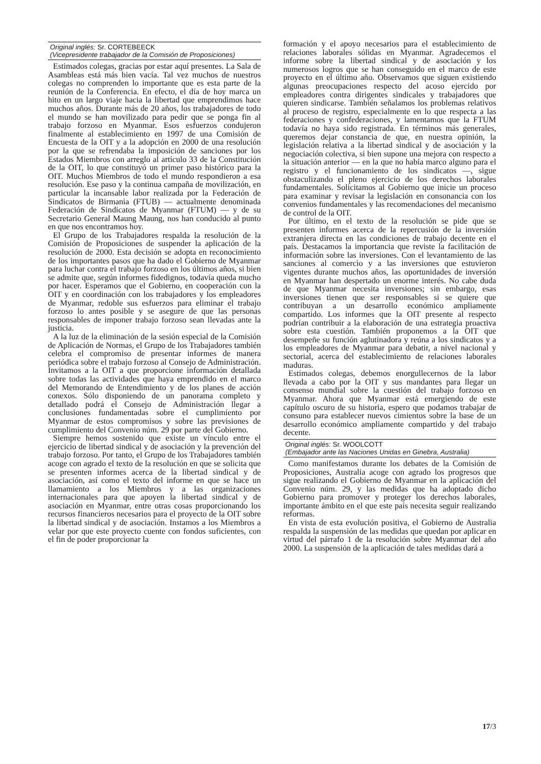Original inglés: Sr. CORTEBEECK
(Vicepresidente trabajador de la Comisión de Proposiciones)
Estimados colegas, gracias por estar aquí presentes. La Sala de Asambleas está más bien vacía. Tal vez muchos de nuestros colegas no comprenden lo importante que es esta parte de la reunión de la Conferencia. En efecto, el día de hoy marca un hito en un largo viaje hacia la libertad que emprendimos hace muchos años. Durante más de 20 años, los trabajadores de todo el mundo se han movilizado para pedir que se ponga fin al trabajo forzoso en Myanmar. Esos esfuerzos condujeron finalmente al establecimiento en 1997 de una Comisión de Encuesta de la OIT y a la adopción en 2000 de una resolución por la que se refrendaba la imposición de sanciones por los Estados Miembros con arreglo al artículo 33 de la Constitución de la OIT, lo que constituyó un primer paso histórico para la OIT. Muchos Miembros de todo el mundo respondieron a esa resolución. Ese paso y la continua campaña de movilización, en particular la incansable labor realizada por la Federación de Sindicatos de Birmania (FTUB) — actualmente denominada Federación de Sindicatos de Myanmar (FTUM) — y de su Secretario General Maung Maung, nos han conducido al punto en que nos encontramos hoy.
El Grupo de los Trabajadores respalda la resolución de la Comisión de Proposiciones de suspender la aplicación de la resolución de 2000. Esta decisión se adopta en reconocimiento de los importantes pasos que ha dado el Gobierno de Myanmar para luchar contra el trabajo forzoso en los últimos años, si bien se admite que, según informes fidedignos, todavía queda mucho por hacer. Esperamos que el Gobierno, en cooperación con la OIT y en coordinación con los trabajadores y los empleadores de Myanmar, redoble sus esfuerzos para eliminar el trabajo forzoso lo antes posible y se asegure de que las personas responsables de imponer trabajo forzoso sean llevadas ante la justicia.
A la luz de la eliminación de la sesión especial de la Comisión de Aplicación de Normas, el Grupo de los Trabajadores también celebra el compromiso de presentar informes de manera periódica sobre el trabajo forzoso al Consejo de Administración. Invitamos a la OIT a que proporcione información detallada sobre todas las actividades que haya emprendido en el marco del Memorando de Entendimiento y de los planes de acción conexos. Sólo disponiendo de un panorama completo y detallado podrá el Consejo de Administración llegar a conclusiones fundamentadas sobre el cumplimiento por Myanmar de estos compromisos y sobre las previsiones de cumplimiento del Convenio núm. 29 por parte del Gobierno.
Siempre hemos sostenido que existe un vínculo entre el ejercicio de libertad sindical y de asociación y la prevención del trabajo forzoso. Por tanto, el Grupo de los Trabajadores también acoge con agrado el texto de la resolución en que se solicita que se presenten informes acerca de la libertad sindical y de asociación, así como el texto del informe en que se hace un llamamiento a los Miembros y a las organizaciones internacionales para que apoyen la libertad sindical y de asociación en Myanmar, entre otras cosas proporcionando los recursos financieros necesarios para el proyecto de la OIT sobre la libertad sindical y de asociación. Instamos a los Miembros a velar por que este proyecto cuente con fondos suficientes, con el fin de poder proporcionar la
formación y el apoyo necesarios para el establecimiento de relaciones laborales sólidas en Myanmar. Agradecemos el informe sobre la libertad sindical y de asociación y los numerosos logros que se han conseguido en el marco de este proyecto en el último año. Observamos que siguen existiendo algunas preocupaciones respecto del acoso ejercido por empleadores contra dirigentes sindicales y trabajadores que quieren sindicarse. También señalamos los problemas relativos al proceso de registro, especialmente en lo que respecta a las federaciones y confederaciones, y lamentamos que la FTUM todavía no haya sido registrada. En términos más generales, queremos dejar constancia de que, en nuestra opinión, la legislación relativa a la libertad sindical y de asociación y la negociación colectiva, si bien supone una mejora con respecto a la situación anterior — en la que no había marco alguno para el registro y el funcionamiento de los sindicatos —, sigue obstaculizando el pleno ejercicio de los derechos laborales fundamentales. Solicitamos al Gobierno que inicie un proceso para examinar y revisar la legislación en consonancia con los convenios fundamentales y las recomendaciones del mecanismo de control de la OIT.
Por último, en el texto de la resolución se pide que se presenten informes acerca de la repercusión de la inversión extranjera directa en las condiciones de trabajo decente en el país. Destacamos la importancia que reviste la facilitación de información sobre las inversiones. Con el levantamiento de las sanciones al comercio y a las inversiones que estuvieron vigentes durante muchos años, las oportunidades de inversión en Myanmar han despertado un enorme interés. No cabe duda de que Myanmar necesita inversiones; sin embargo, esas inversiones tienen que ser responsables si se quiere que contribuyan a un desarrollo económico ampliamente compartido. Los informes que la OIT presente al respecto podrían contribuir a la elaboración de una estrategia proactiva sobre esta cuestión. También proponemos a la OIT que desempeñe su función aglutinadora y reúna a los sindicatos y a los empleadores de Myanmar para debatir, a nivel nacional y sectorial, acerca del establecimiento de relaciones laborales maduras.
Estimados colegas, debemos enorgullecernos de la labor llevada a cabo por la OIT y sus mandantes para llegar un consenso mundial sobre la cuestión del trabajo forzoso en Myanmar. Ahora que Myanmar está emergiendo de este capítulo oscuro de su historia, espero que podamos trabajar de consuno para establecer nuevos cimientos sobre la base de un desarrollo económico ampliamente compartido y del trabajo decente.
Original inglés: Sr. WOOLCOTT
(Embajador ante las Naciones Unidas en Ginebra, Australia)
Como manifestamos durante los debates de la Comisión de Proposiciones, Australia acoge con agrado los progresos que sigue realizando el Gobierno de Myanmar en la aplicación del Convenio núm. 29, y las medidas que ha adoptado dicho Gobierno para promover y proteger los derechos laborales, importante ámbito en el que este país necesita seguir realizando reformas.
En vista de esta evolución positiva, el Gobierno de Australia respalda la suspensión de las medidas que quedan por aplicar en virtud del párrafo 1 de la resolución sobre Myanmar del año 2000. La suspensión de la aplicación de tales medidas dará a
17/3